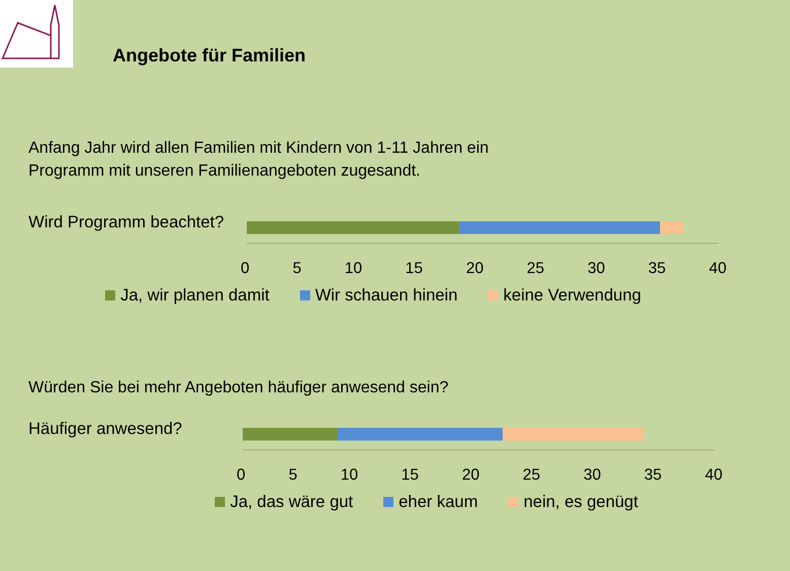Angebote für Familien
Anfang Jahr wird allen Familien mit Kindern von 1-11 Jahren ein
Programm mit unseren Familienangeboten zugesandt.
Wird Programm beachtet?
0 5 10 15 20 25 30 35 40
Ja, wir planen damit Wir schauen hinein keine Verwendung
Würden Sie bei mehr Angeboten häufiger anwesend sein?
Häufiger anwesend?
0 5 10 15 20 25 30 35 40
Ja, das wäre gut eher kaum nein, es genügt